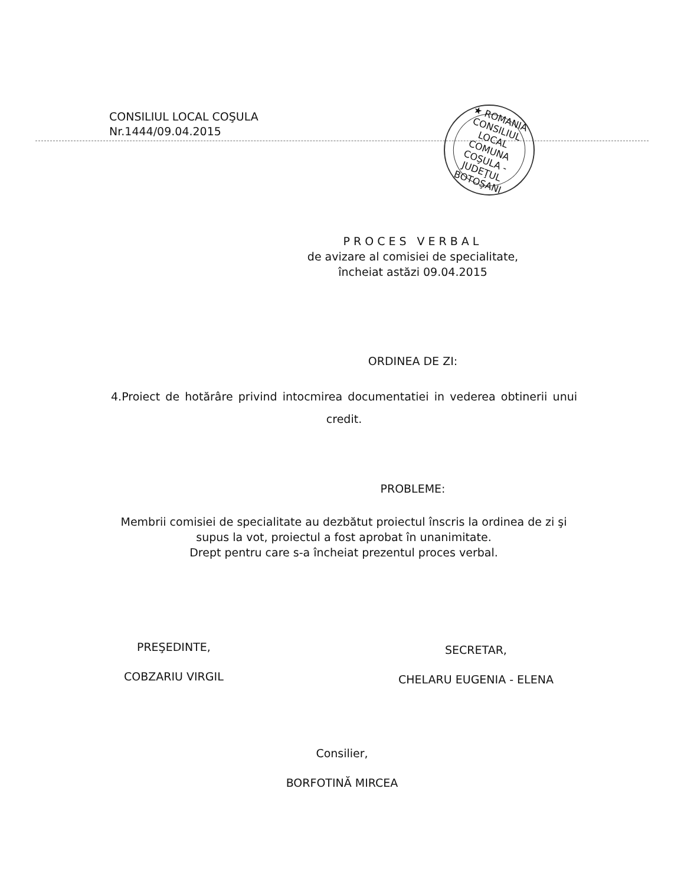CONSILIUL LOCAL COŞULA
Nr.1444/09.04.2015
★ ROMANIA
CONSILIUL
LOCAL
COMUNA COŞULA - JUDEŢUL BOTOŞANI
PROCES VERBAL
de avizare al comisiei de specialitate,
încheiat astăzi 09.04.2015
ORDINEA DE ZI:
4.Proiect de hotărâre privind intocmirea documentatiei in vederea obtinerii unui credit.
PROBLEME:
Membrii comisiei de specialitate au dezbătut proiectul înscris la ordinea de zi şi supus la vot, proiectul a fost aprobat în unanimitate.
Drept pentru care s-a încheiat prezentul proces verbal.
PREŞEDINTE,
COBZARIU VIRGIL
SECRETAR,
CHELARU EUGENIA - ELENA
Consilier,
BORFOTINĂ MIRCEA